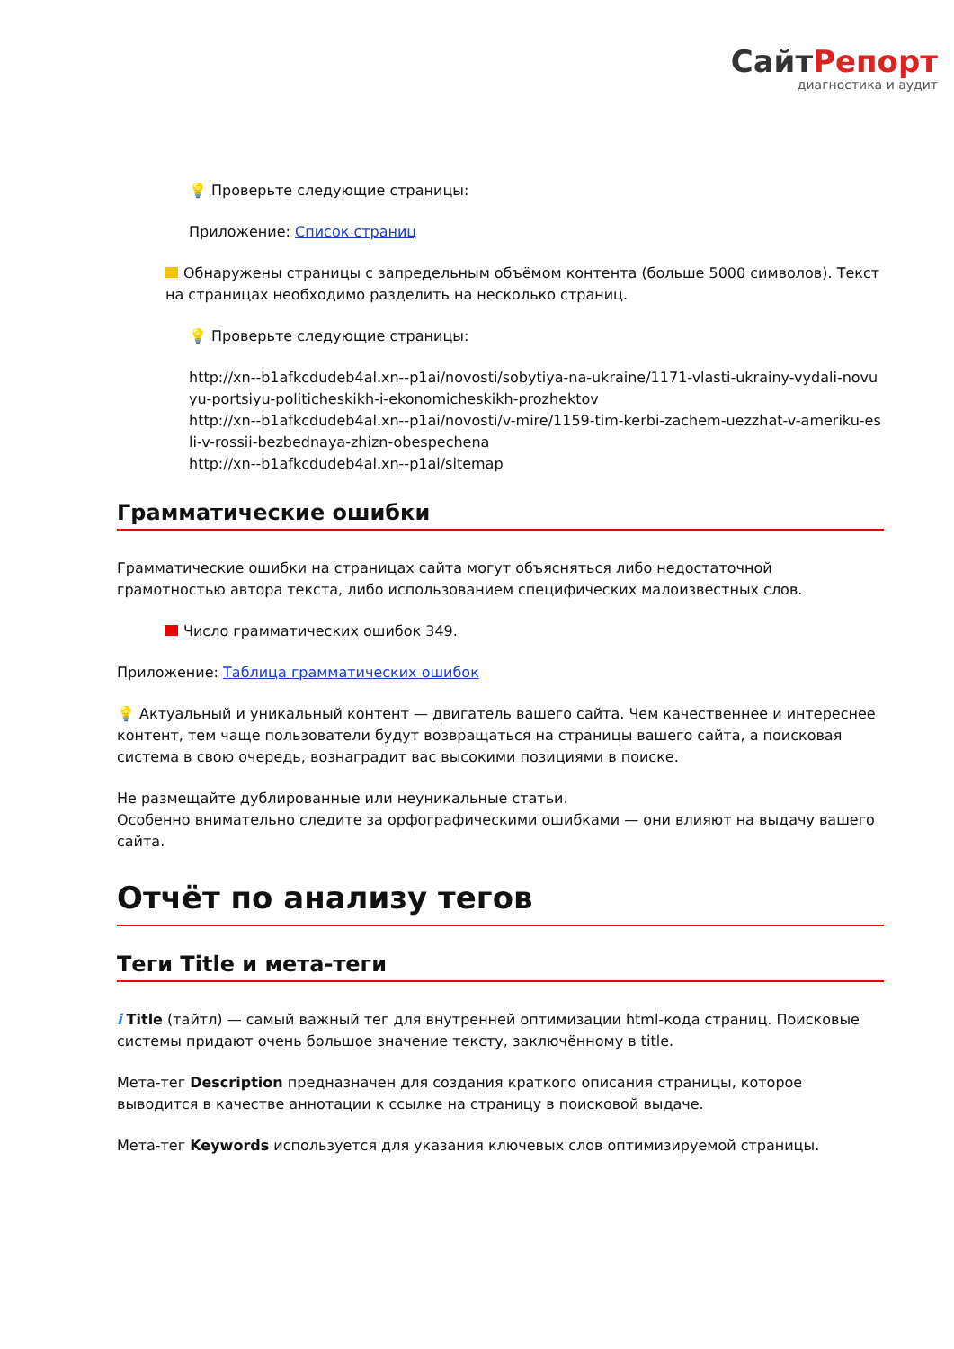СайтРепорт
диагностика и аудит
💡 Проверьте следующие страницы:
Приложение: Список страниц
Обнаружены страницы с запредельным объёмом контента (больше 5000 символов). Текст на страницах необходимо разделить на несколько страниц.
💡 Проверьте следующие страницы:
http://xn--b1afkcdudeb4al.xn--p1ai/novosti/sobytiya-na-ukraine/1171-vlasti-ukrainy-vydali-novuyu-portsiyu-politicheskikh-i-ekonomicheskikh-prozhektov
http://xn--b1afkcdudeb4al.xn--p1ai/novosti/v-mire/1159-tim-kerbi-zachem-uezzhat-v-ameriku-esli-v-rossii-bezbednaya-zhizn-obespechena
http://xn--b1afkcdudeb4al.xn--p1ai/sitemap
Грамматические ошибки
Грамматические ошибки на страницах сайта могут объясняться либо недостаточной грамотностью автора текста, либо использованием специфических малоизвестных слов.
Число грамматических ошибок 349.
Приложение: Таблица грамматических ошибок
💡 Актуальный и уникальный контент — двигатель вашего сайта. Чем качественнее и интереснее контент, тем чаще пользователи будут возвращаться на страницы вашего сайта, а поисковая система в свою очередь, вознаградит вас высокими позициями в поиске.
Не размещайте дублированные или неуникальные статьи.
Особенно внимательно следите за орфографическими ошибками — они влияют на выдачу вашего сайта.
Отчёт по анализу тегов
Теги Title и мета-теги
i Title (тайтл) — самый важный тег для внутренней оптимизации html-кода страниц. Поисковые системы придают очень большое значение тексту, заключённому в title.
Мета-тег Description предназначен для создания краткого описания страницы, которое выводится в качестве аннотации к ссылке на страницу в поисковой выдаче.
Мета-тег Keywords используется для указания ключевых слов оптимизируемой страницы.